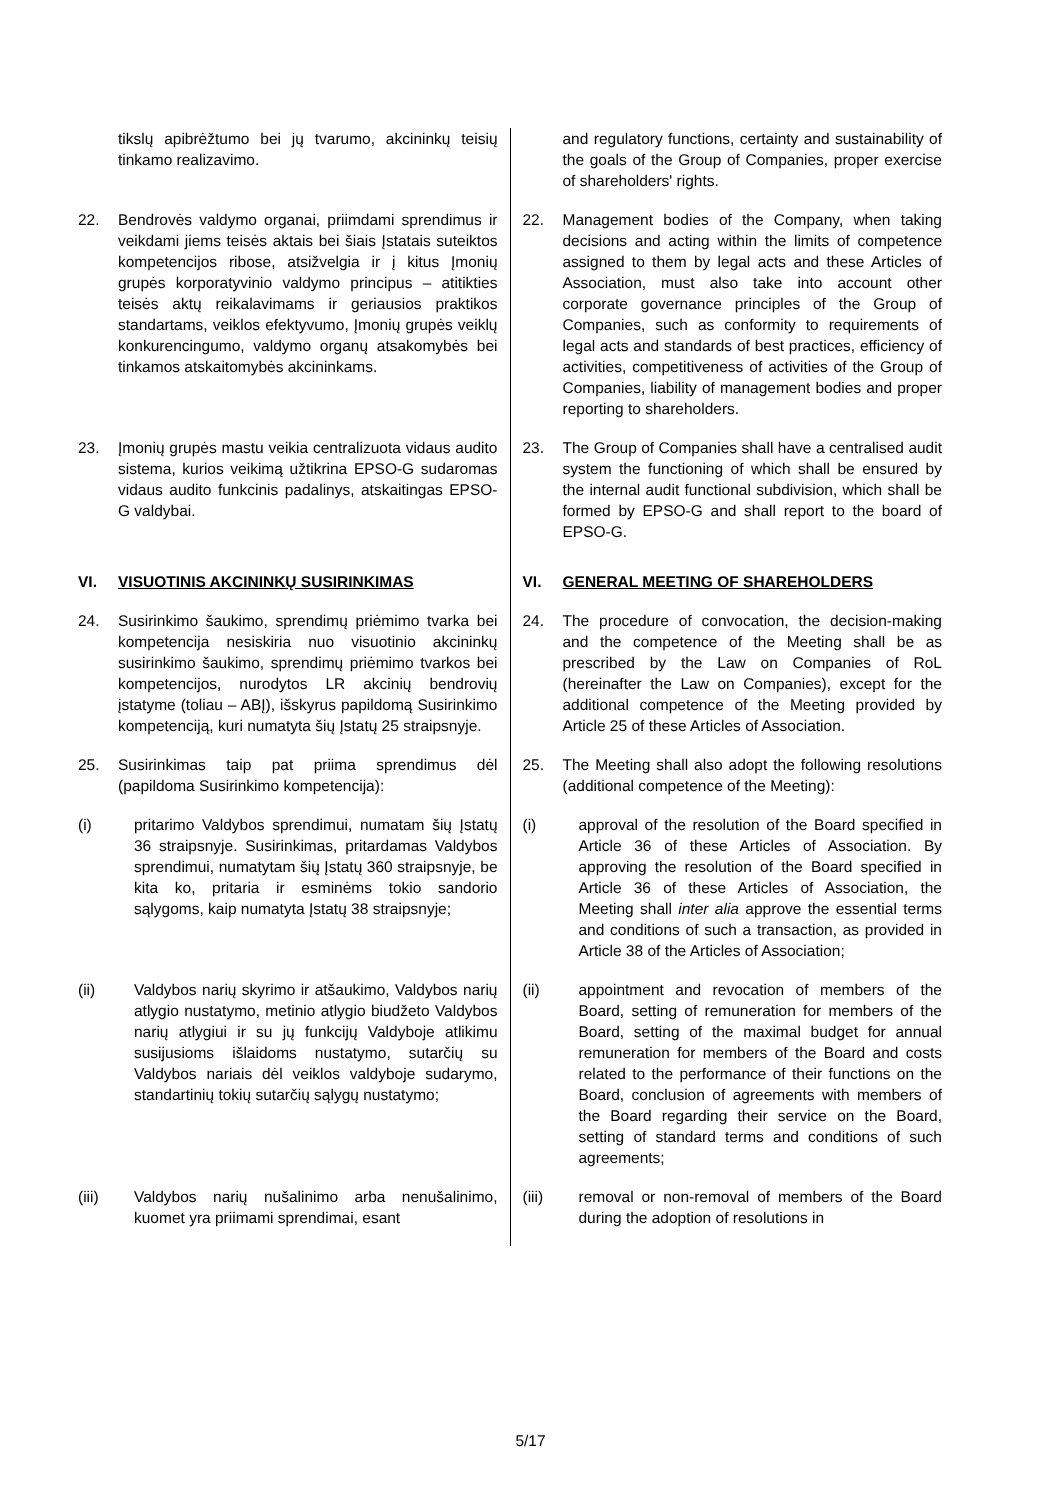| tikslų apibrėžtumo bei jų tvarumo, akcininkų teisių tinkamo realizavimo. | and regulatory functions, certainty and sustainability of the goals of the Group of Companies, proper exercise of shareholders' rights. |
| 22. Bendrovės valdymo organai, priimdami sprendimus ir veikdami jiems teisės aktais bei šiais Įstatais suteiktos kompetencijos ribose, atsižvelgia ir į kitus Įmonių grupės korporatyvinio valdymo principus – atitikties teisės aktų reikalavimams ir geriausios praktikos standartams, veiklos efektyvumo, Įmonių grupės veiklų konkurencingumo, valdymo organų atsakomybės bei tinkamos atskaitomybės akcininkams. | 22. Management bodies of the Company, when taking decisions and acting within the limits of competence assigned to them by legal acts and these Articles of Association, must also take into account other corporate governance principles of the Group of Companies, such as conformity to requirements of legal acts and standards of best practices, efficiency of activities, competitiveness of activities of the Group of Companies, liability of management bodies and proper reporting to shareholders. |
| 23. Įmonių grupės mastu veikia centralizuota vidaus audito sistema, kurios veikimą užtikrina EPSO-G sudaromas vidaus audito funkcinis padalinys, atskaitingas EPSO-G valdybai. | 23. The Group of Companies shall have a centralised audit system the functioning of which shall be ensured by the internal audit functional subdivision, which shall be formed by EPSO-G and shall report to the board of EPSO-G. |
| VI. VISUOTINIS AKCININKŲ SUSIRINKIMAS | VI. GENERAL MEETING OF SHAREHOLDERS |
| 24. Susirinkimo šaukimo, sprendimų priėmimo tvarka bei kompetencija nesiskiria nuo visuotinio akcininkų susirinkimo šaukimo, sprendimų priėmimo tvarkos bei kompetencijos, nurodytos LR akcinių bendrovių įstatyme (toliau – ABĮ), išskyrus papildomą Susirinkimo kompetenciją, kuri numatyta šių Įstatų 25 straipsnyje. | 24. The procedure of convocation, the decision-making and the competence of the Meeting shall be as prescribed by the Law on Companies of RoL (hereinafter the Law on Companies), except for the additional competence of the Meeting provided by Article 25 of these Articles of Association. |
| 25. Susirinkimas taip pat priima sprendimus dėl (papildoma Susirinkimo kompetencija): | 25. The Meeting shall also adopt the following resolutions (additional competence of the Meeting): |
| (i) pritarimo Valdybos sprendimui, numatam šių Įstatų 36 straipsnyje. Susirinkimas, pritardamas Valdybos sprendimui, numatytam šių Įstatų 360 straipsnyje, be kita ko, pritaria ir esminėms tokio sandorio sąlygoms, kaip numatyta Įstatų 38 straipsnyje; | (i) approval of the resolution of the Board specified in Article 36 of these Articles of Association. By approving the resolution of the Board specified in Article 36 of these Articles of Association, the Meeting shall inter alia approve the essential terms and conditions of such a transaction, as provided in Article 38 of the Articles of Association; |
| (ii) Valdybos narių skyrimo ir atšaukimo, Valdybos narių atlygio nustatymo, metinio atlygio biudžeto Valdybos narių atlygiui ir su jų funkcijų Valdyboje atlikimu susijusioms išlaidoms nustatymo, sutarčių su Valdybos nariais dėl veiklos valdyboje sudarymo, standartinių tokių sutarčių sąlygų nustatymo; | (ii) appointment and revocation of members of the Board, setting of remuneration for members of the Board, setting of the maximal budget for annual remuneration for members of the Board and costs related to the performance of their functions on the Board, conclusion of agreements with members of the Board regarding their service on the Board, setting of standard terms and conditions of such agreements; |
| (iii) Valdybos narių nušalinimo arba nenušalinimo, kuomet yra priimami sprendimai, esant | (iii) removal or non-removal of members of the Board during the adoption of resolutions in |
5/17